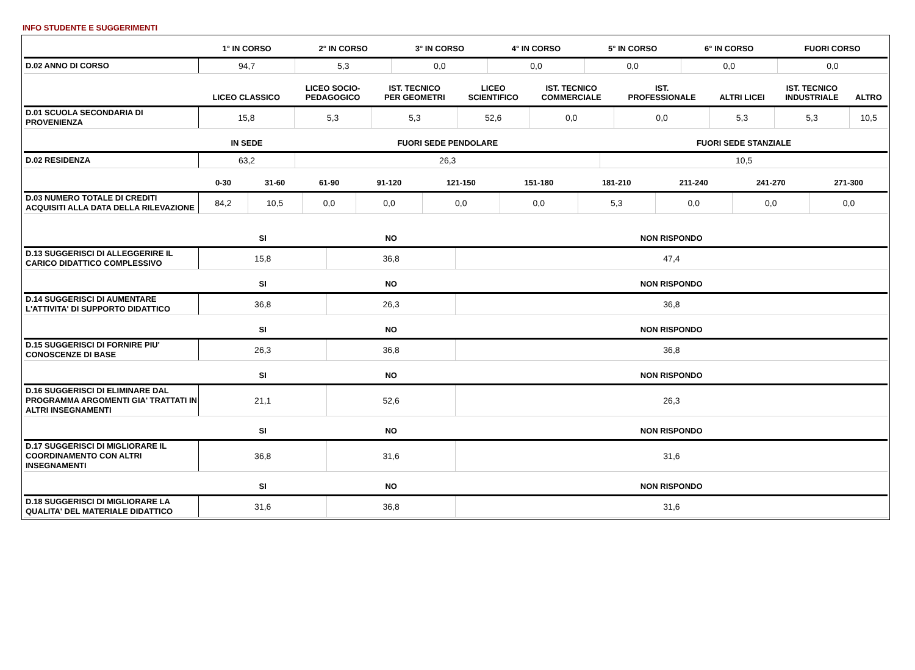INFO STUDENTE E SUGGERIMENTI
| | 1° IN CORSO | 2° IN CORSO | 3° IN CORSO | 4° IN CORSO | 5° IN CORSO | 6° IN CORSO | FUORI CORSO |
| --- | --- | --- | --- | --- | --- | --- | --- |
| D.02 ANNO DI CORSO | 94,7 | 5,3 | 0,0 | 0,0 | 0,0 | 0,0 | 0,0 |
| | LICEO CLASSICO | LICEO SOCIO- PEDAGOGICO | IST. TECNICO PER GEOMETRI | LICEO SCIENTIFICO | IST. TECNICO COMMERCIALE | IST. PROFESSIONALE | ALTRI LICEI | IST. TECNICO INDUSTRIALE | ALTRO |
| --- | --- | --- | --- | --- | --- | --- | --- | --- | --- |
| D.01 SCUOLA SECONDARIA DI PROVENIENZA | 15,8 | 5,3 | 5,3 | 52,6 | 0,0 | 0,0 | 5,3 | 5,3 | 10,5 |
| | IN SEDE | FUORI SEDE PENDOLARE | FUORI SEDE STANZIALE |
| --- | --- | --- | --- |
| D.02 RESIDENZA | 63,2 | 26,3 | 10,5 |
| | 0-30 | 31-60 | 61-90 | 91-120 | 121-150 | 151-180 | 181-210 | 211-240 | 241-270 | 271-300 |
| --- | --- | --- | --- | --- | --- | --- | --- | --- | --- | --- |
| D.03 NUMERO TOTALE DI CREDITI ACQUISITI ALLA DATA DELLA RILEVAZIONE | 84,2 | 10,5 | 0,0 | 0,0 | 0,0 | 0,0 | 5,3 | 0,0 | 0,0 | 0,0 |
| | SI | NO | NON RISPONDO |
| --- | --- | --- | --- |
| D.13 SUGGERISCI DI ALLEGGERIRE IL CARICO DIDATTICO COMPLESSIVO | 15,8 | 36,8 | 47,4 |
| | SI | NO | NON RISPONDO |
| --- | --- | --- | --- |
| D.14 SUGGERISCI DI AUMENTARE L'ATTIVITA' DI SUPPORTO DIDATTICO | 36,8 | 26,3 | 36,8 |
| | SI | NO | NON RISPONDO |
| --- | --- | --- | --- |
| D.15 SUGGERISCI DI FORNIRE PIU' CONOSCENZE DI BASE | 26,3 | 36,8 | 36,8 |
| | SI | NO | NON RISPONDO |
| --- | --- | --- | --- |
| D.16 SUGGERISCI DI ELIMINARE DAL PROGRAMMA ARGOMENTI GIA' TRATTATI IN ALTRI INSEGNAMENTI | 21,1 | 52,6 | 26,3 |
| | SI | NO | NON RISPONDO |
| --- | --- | --- | --- |
| D.17 SUGGERISCI DI MIGLIORARE IL COORDINAMENTO CON ALTRI INSEGNAMENTI | 36,8 | 31,6 | 31,6 |
| | SI | NO | NON RISPONDO |
| --- | --- | --- | --- |
| D.18 SUGGERISCI DI MIGLIORARE LA QUALITA' DEL MATERIALE DIDATTICO | 31,6 | 36,8 | 31,6 |